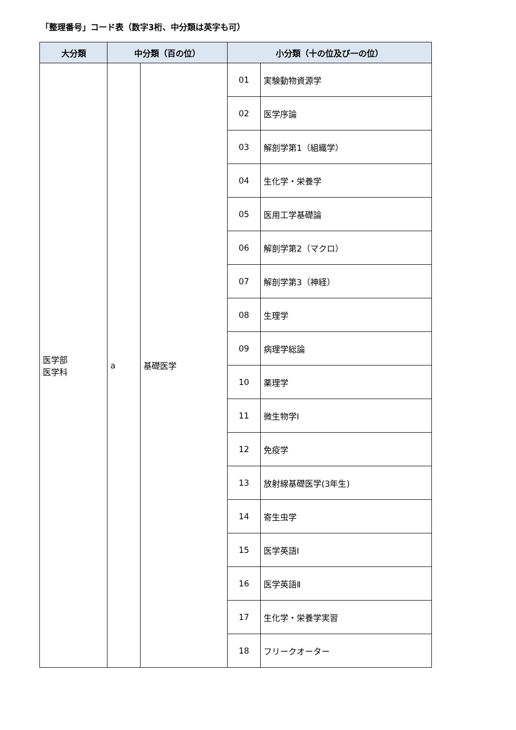「整理番号」コード表（数字3桁、中分類は英字も可）
| 大分類 | 中分類（百の位） | | 小分類（十の位及び一の位） | |
| --- | --- | --- | --- | --- |
| 医学部 医学科 | a | 基礎医学 | 01 | 実験動物資源学 |
| | | | 02 | 医学序論 |
| | | | 03 | 解剖学第1（組織学） |
| | | | 04 | 生化学・栄養学 |
| | | | 05 | 医用工学基礎論 |
| | | | 06 | 解剖学第2（マクロ） |
| | | | 07 | 解剖学第3（神経） |
| | | | 08 | 生理学 |
| | | | 09 | 病理学総論 |
| | | | 10 | 薬理学 |
| | | | 11 | 微生物学Ⅰ |
| | | | 12 | 免疫学 |
| | | | 13 | 放射線基礎医学(3年生) |
| | | | 14 | 寄生虫学 |
| | | | 15 | 医学英語Ⅰ |
| | | | 16 | 医学英語Ⅱ |
| | | | 17 | 生化学・栄養学実習 |
| | | | 18 | フリークオーター |